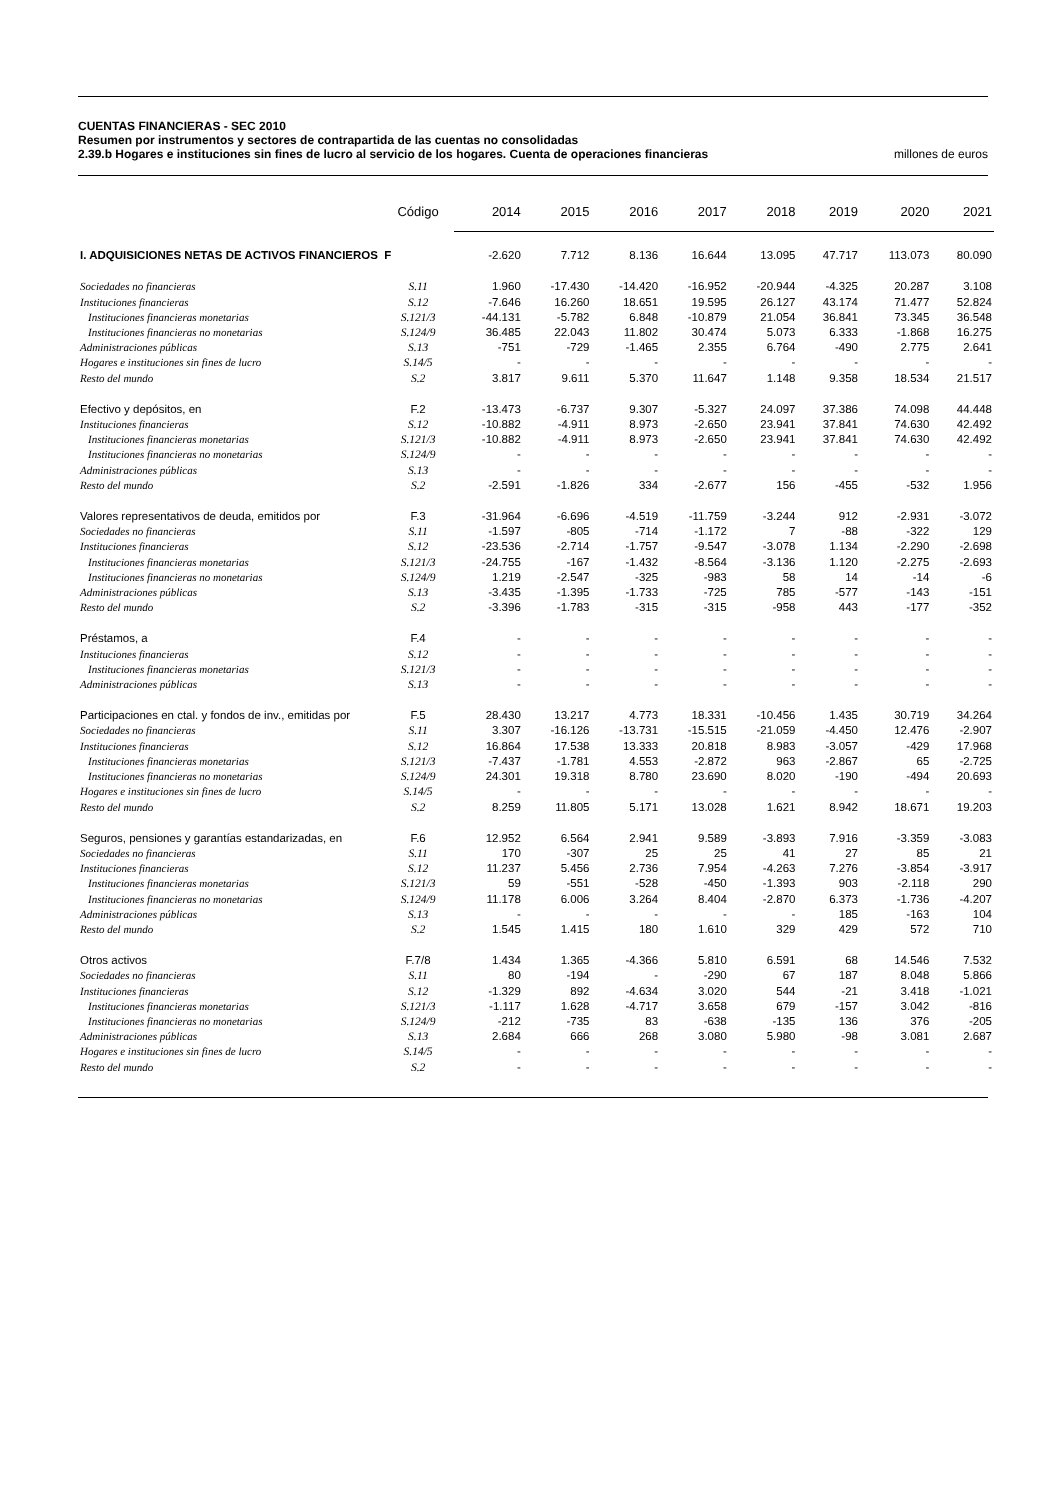CUENTAS FINANCIERAS - SEC 2010
Resumen por instrumentos y sectores de contrapartida de las cuentas no consolidadas
2.39.b Hogares e instituciones sin fines de lucro al servicio de los hogares. Cuenta de operaciones financieras millones de euros
| | Código | 2014 | 2015 | 2016 | 2017 | 2018 | 2019 | 2020 | 2021 |
| --- | --- | --- | --- | --- | --- | --- | --- | --- | --- |
| I. ADQUISICIONES NETAS DE ACTIVOS FINANCIEROS F | | -2.620 | 7.712 | 8.136 | 16.644 | 13.095 | 47.717 | 113.073 | 80.090 |
| Sociedades no financieras | S.11 | 1.960 | -17.430 | -14.420 | -16.952 | -20.944 | -4.325 | 20.287 | 3.108 |
| Instituciones financieras | S.12 | -7.646 | 16.260 | 18.651 | 19.595 | 26.127 | 43.174 | 71.477 | 52.824 |
| Instituciones financieras monetarias | S.121/3 | -44.131 | -5.782 | 6.848 | -10.879 | 21.054 | 36.841 | 73.345 | 36.548 |
| Instituciones financieras no monetarias | S.124/9 | 36.485 | 22.043 | 11.802 | 30.474 | 5.073 | 6.333 | -1.868 | 16.275 |
| Administraciones públicas | S.13 | -751 | -729 | -1.465 | 2.355 | 6.764 | -490 | 2.775 | 2.641 |
| Hogares e instituciones sin fines de lucro | S.14/5 | - | - | - | - | - | - | - | - |
| Resto del mundo | S.2 | 3.817 | 9.611 | 5.370 | 11.647 | 1.148 | 9.358 | 18.534 | 21.517 |
| Efectivo y depósitos, en | F.2 | -13.473 | -6.737 | 9.307 | -5.327 | 24.097 | 37.386 | 74.098 | 44.448 |
| Instituciones financieras | S.12 | -10.882 | -4.911 | 8.973 | -2.650 | 23.941 | 37.841 | 74.630 | 42.492 |
| Instituciones financieras monetarias | S.121/3 | -10.882 | -4.911 | 8.973 | -2.650 | 23.941 | 37.841 | 74.630 | 42.492 |
| Instituciones financieras no monetarias | S.124/9 | - | - | - | - | - | - | - | - |
| Administraciones públicas | S.13 | - | - | - | - | - | - | - | - |
| Resto del mundo | S.2 | -2.591 | -1.826 | 334 | -2.677 | 156 | -455 | -532 | 1.956 |
| Valores representativos de deuda, emitidos por | F.3 | -31.964 | -6.696 | -4.519 | -11.759 | -3.244 | 912 | -2.931 | -3.072 |
| Sociedades no financieras | S.11 | -1.597 | -805 | -714 | -1.172 | 7 | -88 | -322 | 129 |
| Instituciones financieras | S.12 | -23.536 | -2.714 | -1.757 | -9.547 | -3.078 | 1.134 | -2.290 | -2.698 |
| Instituciones financieras monetarias | S.121/3 | -24.755 | -167 | -1.432 | -8.564 | -3.136 | 1.120 | -2.275 | -2.693 |
| Instituciones financieras no monetarias | S.124/9 | 1.219 | -2.547 | -325 | -983 | 58 | 14 | -14 | -6 |
| Administraciones públicas | S.13 | -3.435 | -1.395 | -1.733 | -725 | 785 | -577 | -143 | -151 |
| Resto del mundo | S.2 | -3.396 | -1.783 | -315 | -315 | -958 | 443 | -177 | -352 |
| Préstamos, a | F.4 | - | - | - | - | - | - | - | - |
| Instituciones financieras | S.12 | - | - | - | - | - | - | - | - |
| Instituciones financieras monetarias | S.121/3 | - | - | - | - | - | - | - | - |
| Administraciones públicas | S.13 | - | - | - | - | - | - | - | - |
| Participaciones en ctal. y fondos de inv., emitidas por | F.5 | 28.430 | 13.217 | 4.773 | 18.331 | -10.456 | 1.435 | 30.719 | 34.264 |
| Sociedades no financieras | S.11 | 3.307 | -16.126 | -13.731 | -15.515 | -21.059 | -4.450 | 12.476 | -2.907 |
| Instituciones financieras | S.12 | 16.864 | 17.538 | 13.333 | 20.818 | 8.983 | -3.057 | -429 | 17.968 |
| Instituciones financieras monetarias | S.121/3 | -7.437 | -1.781 | 4.553 | -2.872 | 963 | -2.867 | 65 | -2.725 |
| Instituciones financieras no monetarias | S.124/9 | 24.301 | 19.318 | 8.780 | 23.690 | 8.020 | -190 | -494 | 20.693 |
| Hogares e instituciones sin fines de lucro | S.14/5 | - | - | - | - | - | - | - | - |
| Resto del mundo | S.2 | 8.259 | 11.805 | 5.171 | 13.028 | 1.621 | 8.942 | 18.671 | 19.203 |
| Seguros, pensiones y garantías estandarizadas, en | F.6 | 12.952 | 6.564 | 2.941 | 9.589 | -3.893 | 7.916 | -3.359 | -3.083 |
| Sociedades no financieras | S.11 | 170 | -307 | 25 | 25 | 41 | 27 | 85 | 21 |
| Instituciones financieras | S.12 | 11.237 | 5.456 | 2.736 | 7.954 | -4.263 | 7.276 | -3.854 | -3.917 |
| Instituciones financieras monetarias | S.121/3 | 59 | -551 | -528 | -450 | -1.393 | 903 | -2.118 | 290 |
| Instituciones financieras no monetarias | S.124/9 | 11.178 | 6.006 | 3.264 | 8.404 | -2.870 | 6.373 | -1.736 | -4.207 |
| Administraciones públicas | S.13 | - | - | - | - | - | 185 | -163 | 104 |
| Resto del mundo | S.2 | 1.545 | 1.415 | 180 | 1.610 | 329 | 429 | 572 | 710 |
| Otros activos | F.7/8 | 1.434 | 1.365 | -4.366 | 5.810 | 6.591 | 68 | 14.546 | 7.532 |
| Sociedades no financieras | S.11 | 80 | -194 | - | -290 | 67 | 187 | 8.048 | 5.866 |
| Instituciones financieras | S.12 | -1.329 | 892 | -4.634 | 3.020 | 544 | -21 | 3.418 | -1.021 |
| Instituciones financieras monetarias | S.121/3 | -1.117 | 1.628 | -4.717 | 3.658 | 679 | -157 | 3.042 | -816 |
| Instituciones financieras no monetarias | S.124/9 | -212 | -735 | 83 | -638 | -135 | 136 | 376 | -205 |
| Administraciones públicas | S.13 | 2.684 | 666 | 268 | 3.080 | 5.980 | -98 | 3.081 | 2.687 |
| Hogares e instituciones sin fines de lucro | S.14/5 | - | - | - | - | - | - | - | - |
| Resto del mundo | S.2 | - | - | - | - | - | - | - | - |